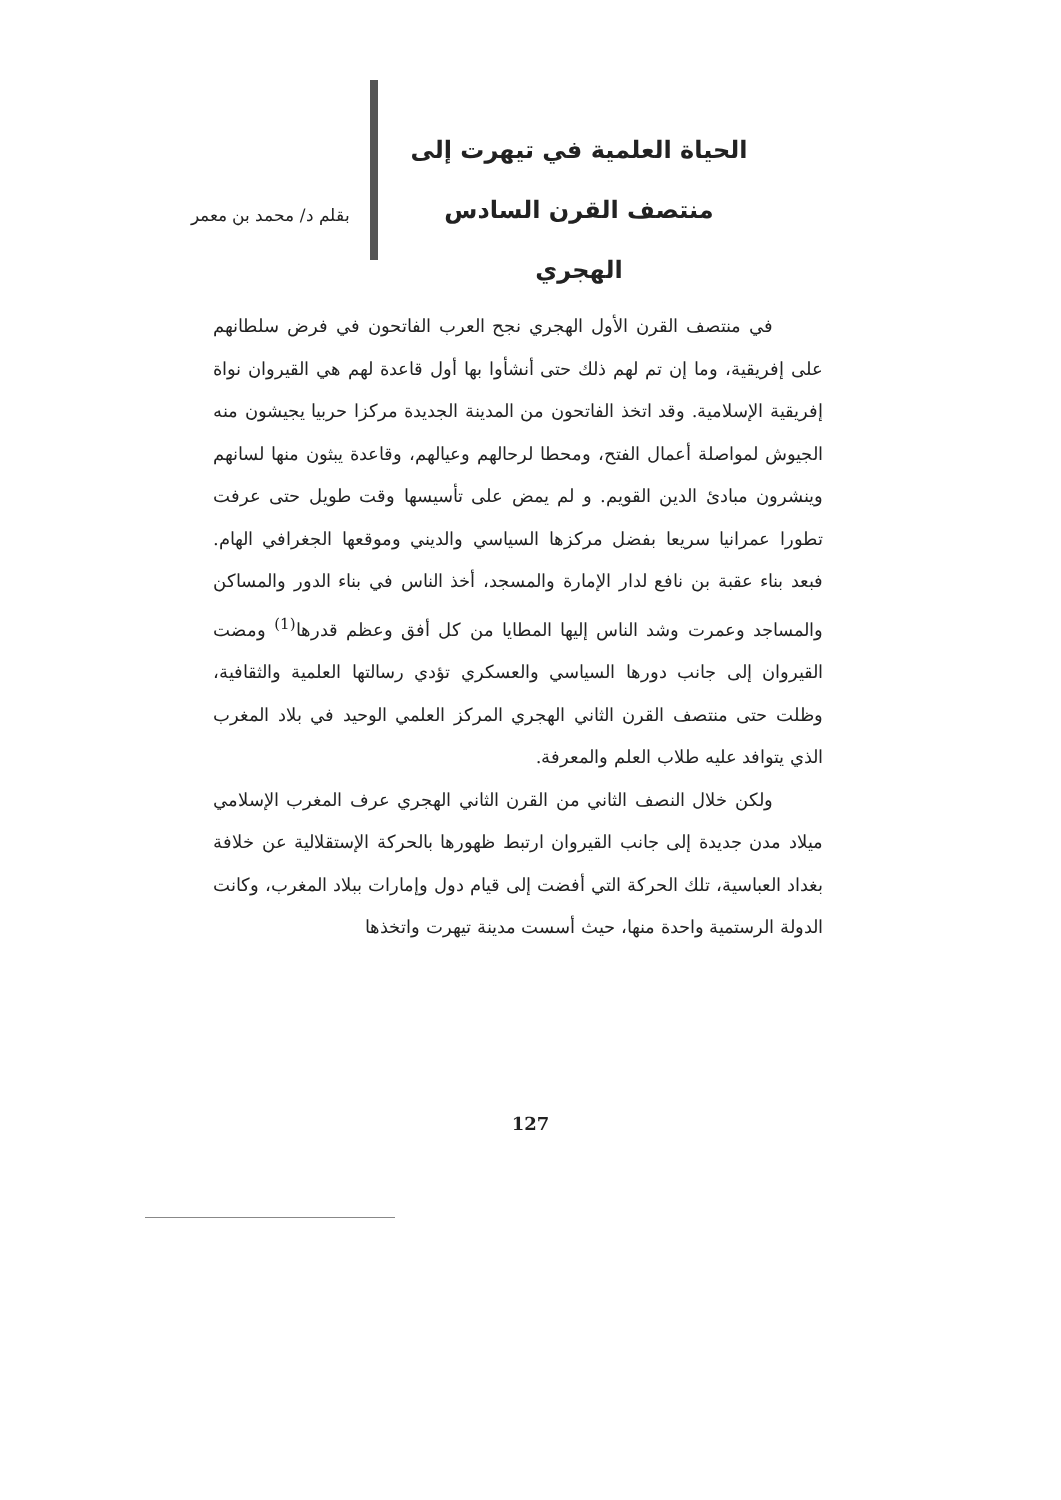الحياة العلمية في تيهرت إلى
منتصف القرن السادس
الهجري
بقلم د/ محمد بن معمر
في منتصف القرن الأول الهجري نجح العرب الفاتحون في فرض سلطانهم على إفريقية، وما إن تم لهم ذلك حتى أنشأوا بها أول قاعدة لهم هي القيروان نواة إفريقية الإسلامية. وقد اتخذ الفاتحون من المدينة الجديدة مركزا حربيا يجيشون منه الجيوش لمواصلة أعمال الفتح، ومحطا لرحالهم وعيالهم، وقاعدة يبثون منها لسانهم وينشرون مبادئ الدين القويم. و لم يمض على تأسيسها وقت طويل حتى عرفت تطورا عمرانيا سريعا بفضل مركزها السياسي والديني وموقعها الجغرافي الهام. فبعد بناء عقبة بن نافع لدار الإمارة والمسجد، أخذ الناس في بناء الدور والمساكن والمساجد وعمرت وشد الناس إليها المطايا من كل أفق وعظم قدرها<sup>(1)</sup> ومضت القيروان إلى جانب دورها السياسي والعسكري تؤدي رسالتها العلمية والثقافية، وظلت حتى منتصف القرن الثاني الهجري المركز العلمي الوحيد في بلاد المغرب الذي يتوافد عليه طلاب العلم والمعرفة.
ولكن خلال النصف الثاني من القرن الثاني الهجري عرف المغرب الإسلامي ميلاد مدن جديدة إلى جانب القيروان ارتبط ظهورها بالحركة الإستقلالية عن خلافة بغداد العباسية، تلك الحركة التي أفضت إلى قيام دول وإمارات ببلاد المغرب، وكانت الدولة الرستمية واحدة منها، حيث أسست مدينة تيهرت واتخذها
127